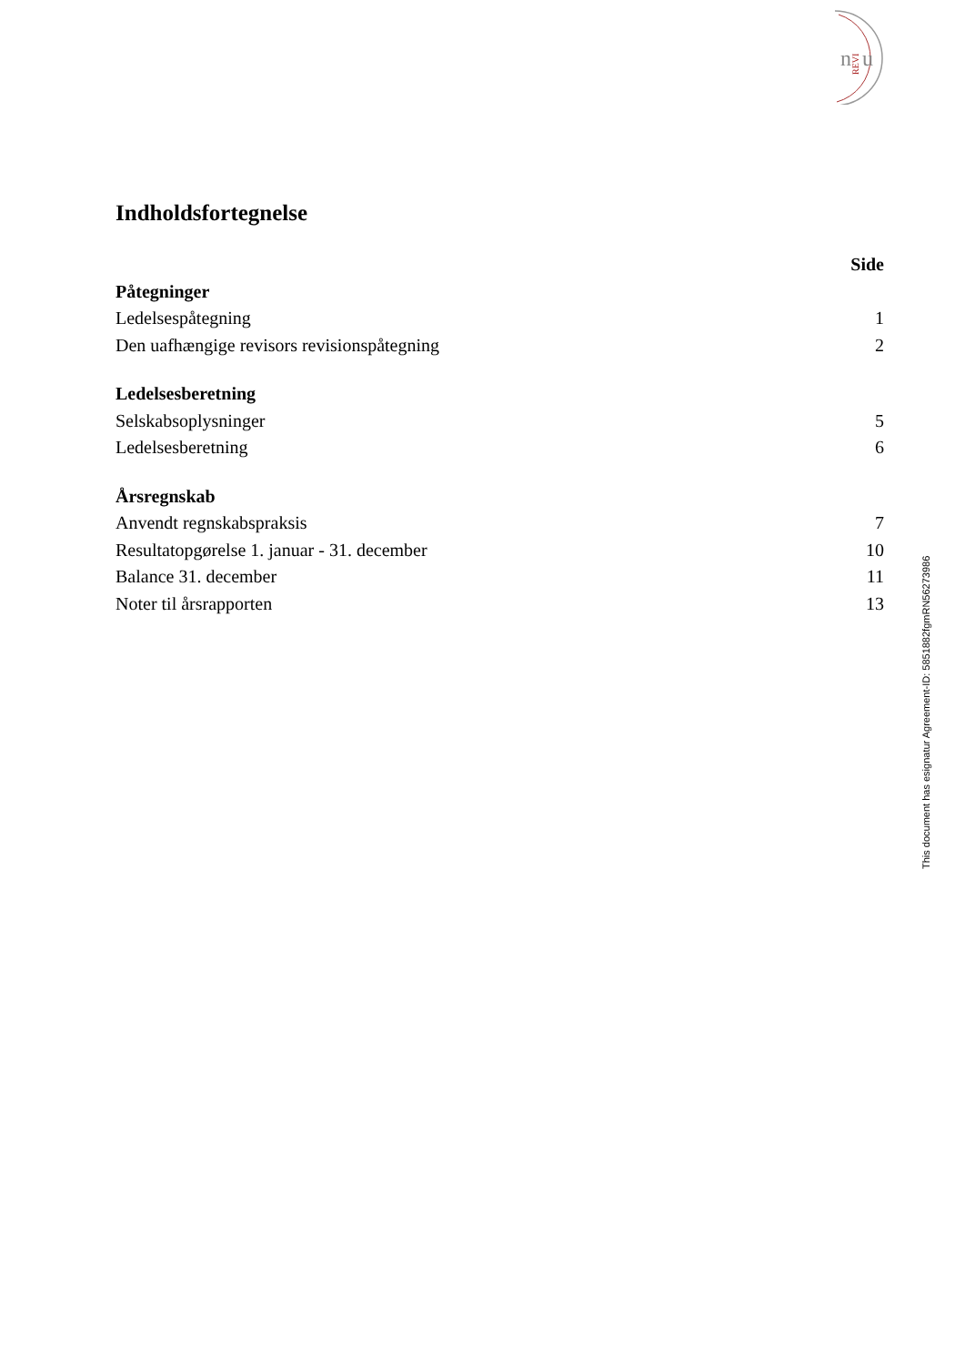n
u
REVI
Indholdsfortegnelse
Side
Påtegninger
Ledelsespåtegning 1
Den uafhængige revisors revisionspåtegning 2
Ledelsesberetning
Selskabsoplysninger 5
Ledelsesberetning 6
Årsregnskab
Anvendt regnskabspraksis 7
Resultatopgørelse 1. januar - 31. december 10
Balance 31. december 11
Noter til årsrapporten 13
This document has esignatur Agreement-ID: 5851882fgmRN56273986